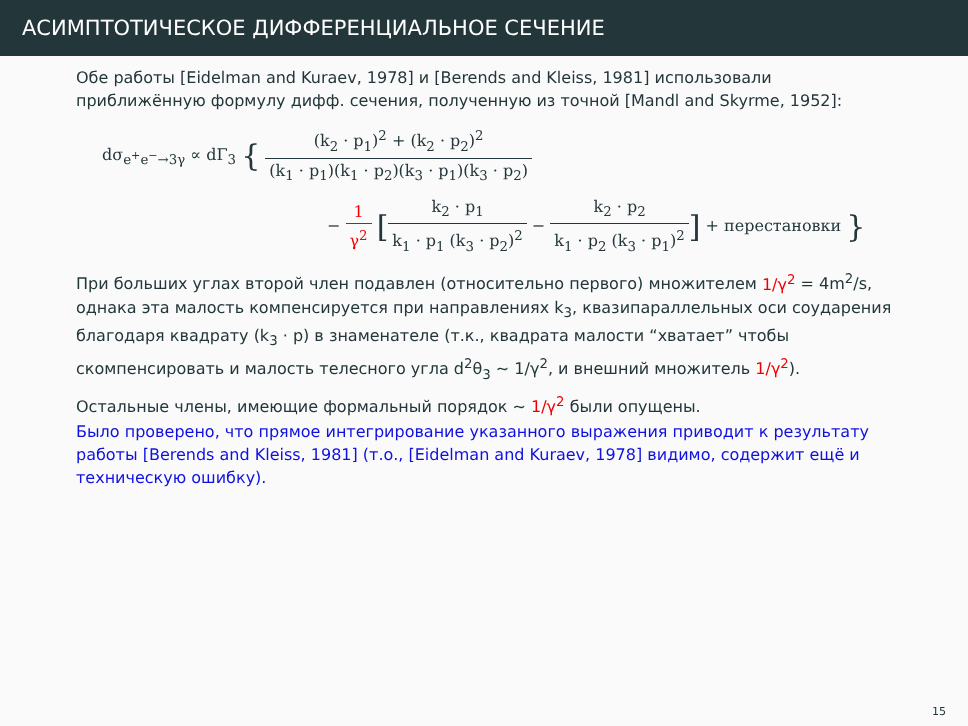АСИМПТОТИЧЕСКОЕ ДИФФЕРЕНЦИАЛЬНОЕ СЕЧЕНИЕ
Обе работы [Eidelman and Kuraev, 1978] и [Berends and Kleiss, 1981] использовали приближённую формулу дифф. сечения, полученную из точной [Mandl and Skyrme, 1952]:
dσ<sub>e<sup>+</sup>e<sup>−</sup>→3γ</sub> ∝ dΓ<sub>3</sub> { (k<sub>2</sub> · p<sub>1</sub>)<sup>2</sup> + (k<sub>2</sub> · p<sub>2</sub>)<sup>2</sup> (k<sub>1</sub> · p<sub>1</sub>)(k<sub>1</sub> · p<sub>2</sub>)(k<sub>3</sub> · p<sub>1</sub>)(k<sub>3</sub> · p<sub>2</sub>)
− 1 γ<sup>2</sup> [k<sub>2</sub> · p<sub>1</sub> k<sub>1</sub> · p<sub>1</sub> (k<sub>3</sub> · p<sub>2</sub>)<sup>2</sup> − k<sub>2</sub> · p<sub>2</sub> k<sub>1</sub> · p<sub>2</sub> (k<sub>3</sub> · p<sub>1</sub>)<sup>2</sup>] + перестановки }
При больших углах второй член подавлен (относительно первого) множителем 1/γ<sup>2</sup> = 4m<sup>2</sup>/s, однака эта малость компенсируется при направлениях k<sub>3</sub>, квазипараллельных оси соударения благодаря квадрату (k<sub>3</sub> · p) в знаменателе (т.к., квадрата малости “хватает” чтобы скомпенсировать и малость телесного угла d<sup>2</sup>θ<sub>3</sub> ∼ 1/γ<sup>2</sup>, и внешний множитель 1/γ<sup>2</sup>).
Остальные члены, имеющие формальный порядок ∼ 1/γ<sup>2</sup> были опущены.
Было проверено, что прямое интегрирование указанного выражения приводит к результату работы [Berends and Kleiss, 1981] (т.о., [Eidelman and Kuraev, 1978] видимо, содержит ещё и техническую ошибку).
15